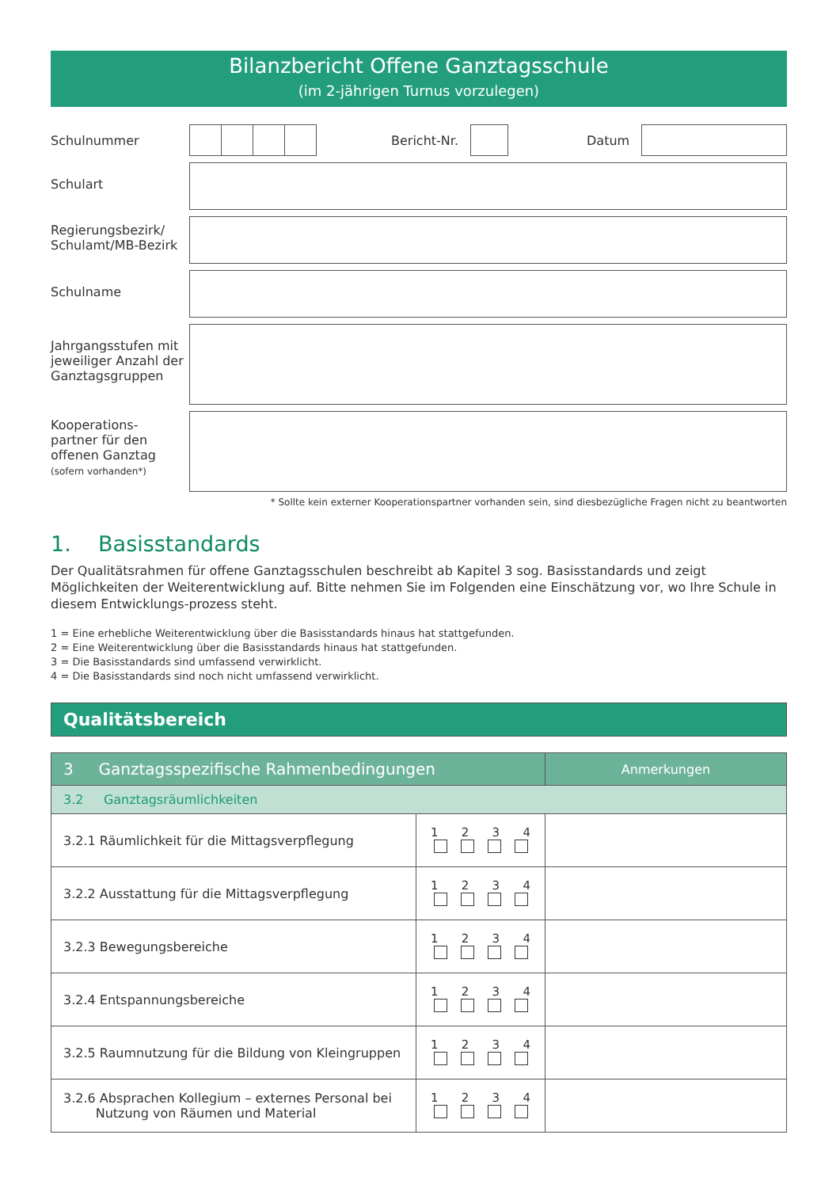Bilanzbericht Offene Ganztagsschule
(im 2-jährigen Turnus vorzulegen)
Schulnummer Bericht-Nr. Datum
Schulart
Regierungsbezirk/
Schulamt/MB-Bezirk
Schulname
Jahrgangsstufen mit jeweiliger Anzahl der Ganztagsgruppen
Kooperations-
partner für den
offenen Ganztag
(sofern vorhanden*)
* Sollte kein externer Kooperationspartner vorhanden sein, sind diesbezügliche Fragen nicht zu beantworten
1. Basisstandards
Der Qualitätsrahmen für offene Ganztagsschulen beschreibt ab Kapitel 3 sog. Basisstandards und zeigt Möglichkeiten der Weiterentwicklung auf. Bitte nehmen Sie im Folgenden eine Einschätzung vor, wo Ihre Schule in diesem Entwicklungs-prozess steht.
1 = Eine erhebliche Weiterentwicklung über die Basisstandards hinaus hat stattgefunden.
2 = Eine Weiterentwicklung über die Basisstandards hinaus hat stattgefunden.
3 = Die Basisstandards sind umfassend verwirklicht.
4 = Die Basisstandards sind noch nicht umfassend verwirklicht.
Qualitätsbereich
| 3 Ganztagsspezifische Rahmenbedingungen | | Anmerkungen |
| --- | --- | --- |
| 3.2 Ganztagsräumlichkeiten | | |
| 3.2.1 Räumlichkeit für die Mittagsverpflegung | 1 2 3 4 | |
| 3.2.2 Ausstattung für die Mittagsverpflegung | 1 2 3 4 | |
| 3.2.3 Bewegungsbereiche | 1 2 3 4 | |
| 3.2.4 Entspannungsbereiche | 1 2 3 4 | |
| 3.2.5 Raumnutzung für die Bildung von Kleingruppen | 1 2 3 4 | |
| 3.2.6 Absprachen Kollegium – externes Personal bei Nutzung von Räumen und Material | 1 2 3 4 | |